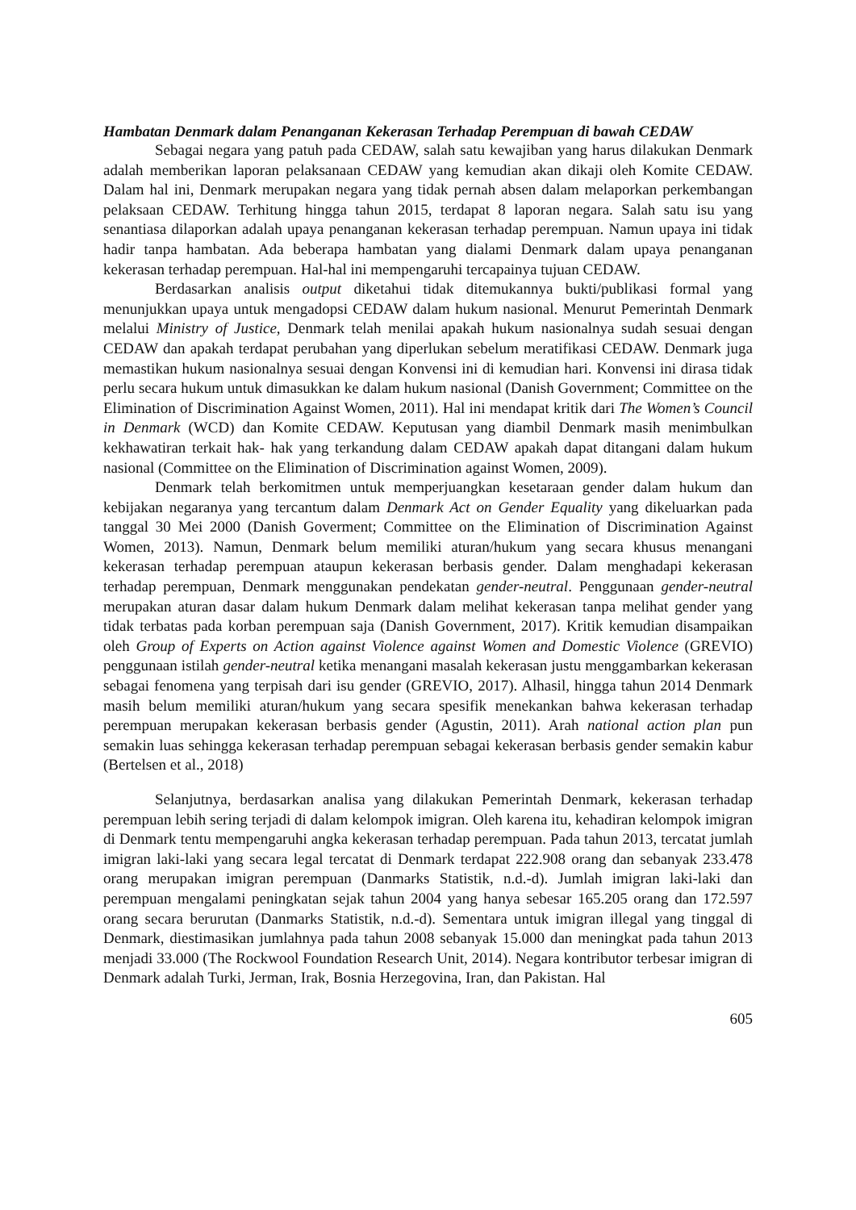Hambatan Denmark dalam Penanganan Kekerasan Terhadap Perempuan di bawah CEDAW
Sebagai negara yang patuh pada CEDAW, salah satu kewajiban yang harus dilakukan Denmark adalah memberikan laporan pelaksanaan CEDAW yang kemudian akan dikaji oleh Komite CEDAW. Dalam hal ini, Denmark merupakan negara yang tidak pernah absen dalam melaporkan perkembangan pelaksaan CEDAW. Terhitung hingga tahun 2015, terdapat 8 laporan negara. Salah satu isu yang senantiasa dilaporkan adalah upaya penanganan kekerasan terhadap perempuan. Namun upaya ini tidak hadir tanpa hambatan. Ada beberapa hambatan yang dialami Denmark dalam upaya penanganan kekerasan terhadap perempuan. Hal-hal ini mempengaruhi tercapainya tujuan CEDAW.
Berdasarkan analisis output diketahui tidak ditemukannya bukti/publikasi formal yang menunjukkan upaya untuk mengadopsi CEDAW dalam hukum nasional. Menurut Pemerintah Denmark melalui Ministry of Justice, Denmark telah menilai apakah hukum nasionalnya sudah sesuai dengan CEDAW dan apakah terdapat perubahan yang diperlukan sebelum meratifikasi CEDAW. Denmark juga memastikan hukum nasionalnya sesuai dengan Konvensi ini di kemudian hari. Konvensi ini dirasa tidak perlu secara hukum untuk dimasukkan ke dalam hukum nasional (Danish Government; Committee on the Elimination of Discrimination Against Women, 2011). Hal ini mendapat kritik dari The Women’s Council in Denmark (WCD) dan Komite CEDAW. Keputusan yang diambil Denmark masih menimbulkan kekhawatiran terkait hak- hak yang terkandung dalam CEDAW apakah dapat ditangani dalam hukum nasional (Committee on the Elimination of Discrimination against Women, 2009).
Denmark telah berkomitmen untuk memperjuangkan kesetaraan gender dalam hukum dan kebijakan negaranya yang tercantum dalam Denmark Act on Gender Equality yang dikeluarkan pada tanggal 30 Mei 2000 (Danish Goverment; Committee on the Elimination of Discrimination Against Women, 2013). Namun, Denmark belum memiliki aturan/hukum yang secara khusus menangani kekerasan terhadap perempuan ataupun kekerasan berbasis gender. Dalam menghadapi kekerasan terhadap perempuan, Denmark menggunakan pendekatan gender-neutral. Penggunaan gender-neutral merupakan aturan dasar dalam hukum Denmark dalam melihat kekerasan tanpa melihat gender yang tidak terbatas pada korban perempuan saja (Danish Government, 2017). Kritik kemudian disampaikan oleh Group of Experts on Action against Violence against Women and Domestic Violence (GREVIO) penggunaan istilah gender-neutral ketika menangani masalah kekerasan justu menggambarkan kekerasan sebagai fenomena yang terpisah dari isu gender (GREVIO, 2017). Alhasil, hingga tahun 2014 Denmark masih belum memiliki aturan/hukum yang secara spesifik menekankan bahwa kekerasan terhadap perempuan merupakan kekerasan berbasis gender (Agustin, 2011). Arah national action plan pun semakin luas sehingga kekerasan terhadap perempuan sebagai kekerasan berbasis gender semakin kabur (Bertelsen et al., 2018)
Selanjutnya, berdasarkan analisa yang dilakukan Pemerintah Denmark, kekerasan terhadap perempuan lebih sering terjadi di dalam kelompok imigran. Oleh karena itu, kehadiran kelompok imigran di Denmark tentu mempengaruhi angka kekerasan terhadap perempuan. Pada tahun 2013, tercatat jumlah imigran laki-laki yang secara legal tercatat di Denmark terdapat 222.908 orang dan sebanyak 233.478 orang merupakan imigran perempuan (Danmarks Statistik, n.d.-d). Jumlah imigran laki-laki dan perempuan mengalami peningkatan sejak tahun 2004 yang hanya sebesar 165.205 orang dan 172.597 orang secara berurutan (Danmarks Statistik, n.d.-d). Sementara untuk imigran illegal yang tinggal di Denmark, diestimasikan jumlahnya pada tahun 2008 sebanyak 15.000 dan meningkat pada tahun 2013 menjadi 33.000 (The Rockwool Foundation Research Unit, 2014). Negara kontributor terbesar imigran di Denmark adalah Turki, Jerman, Irak, Bosnia Herzegovina, Iran, dan Pakistan. Hal
605